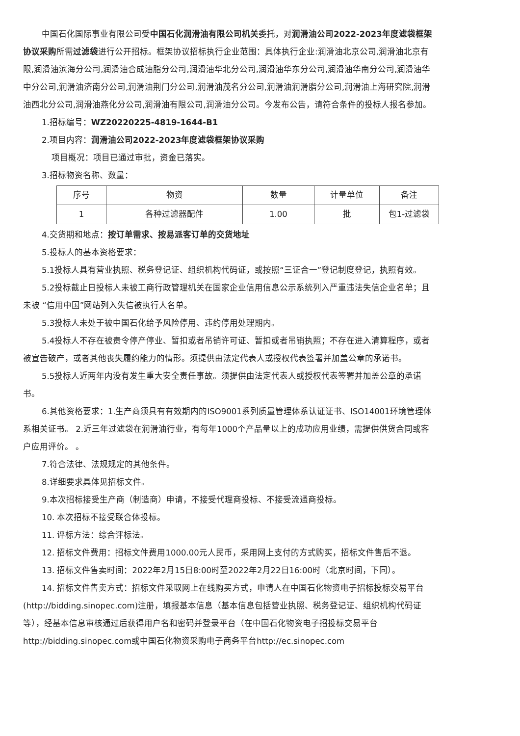中国石化国际事业有限公司受中国石化润滑油有限公司机关委托，对润滑油公司2022-2023年度滤袋框架协议采购所需过滤袋进行公开招标。框架协议招标执行企业范围：具体执行企业:润滑油北京公司,润滑油北京有限,润滑油滨海分公司,润滑油合成油脂分公司,润滑油华北分公司,润滑油华东分公司,润滑油华南分公司,润滑油华中分公司,润滑油济南分公司,润滑油荆门分公司,润滑油茂名分公司,润滑油润滑脂分公司,润滑油上海研究院,润滑油西北分公司,润滑油燕化分公司,润滑油有限公司,润滑油分公司。今发布公告，请符合条件的投标人报名参加。
1.招标编号：WZ20220225-4819-1644-B1
2.项目内容：润滑油公司2022-2023年度滤袋框架协议采购
项目概况：项目已通过审批，资金已落实。
3.招标物资名称、数量：
| 序号 | 物资 | 数量 | 计量单位 | 备注 |
| 1 | 各种过滤器配件 | 1.00 | 批 | 包1-过滤袋 |
4.交货期和地点：按订单需求、按易派客订单的交货地址
5.投标人的基本资格要求：
5.1投标人具有营业执照、税务登记证、组织机构代码证，或按照“三证合一”登记制度登记，执照有效。
5.2投标截止日投标人未被工商行政管理机关在国家企业信用信息公示系统列入严重违法失信企业名单；且未被 “信用中国”网站列入失信被执行人名单。
5.3投标人未处于被中国石化给予风险停用、违约停用处理期内。
5.4投标人不存在被责令停产停业、暂扣或者吊销许可证、暂扣或者吊销执照；不存在进入清算程序，或者被宣告破产，或者其他丧失履约能力的情形。须提供由法定代表人或授权代表签署并加盖公章的承诺书。
5.5投标人近两年内没有发生重大安全责任事故。须提供由法定代表人或授权代表签署并加盖公章的承诺书。
6.其他资格要求：1.生产商须具有有效期内的ISO9001系列质量管理体系认证证书、ISO14001环境管理体系相关证书。 2.近三年过滤袋在润滑油行业，有每年1000个产品量以上的成功应用业绩，需提供供货合同或客户应用评价。 。
7.符合法律、法规规定的其他条件。
8.详细要求具体见招标文件。
9.本次招标接受生产商（制造商）申请，不接受代理商投标、不接受流通商投标。
10. 本次招标不接受联合体投标。
11. 评标方法：综合评标法。
12. 招标文件费用：招标文件费用1000.00元人民币，采用网上支付的方式购买，招标文件售后不退。
13. 招标文件售卖时间：2022年2月15日8:00时至2022年2月22日16:00时（北京时间，下同）。
14. 招标文件售卖方式：招标文件采取网上在线购买方式，申请人在中国石化物资电子招标投标交易平台(http://bidding.sinopec.com)注册，填报基本信息（基本信息包括营业执照、税务登记证、组织机构代码证等），经基本信息审核通过后获得用户名和密码并登录平台（在中国石化物资电子招投标交易平台http://bidding.sinopec.com或中国石化物资采购电子商务平台http://ec.sinopec.com